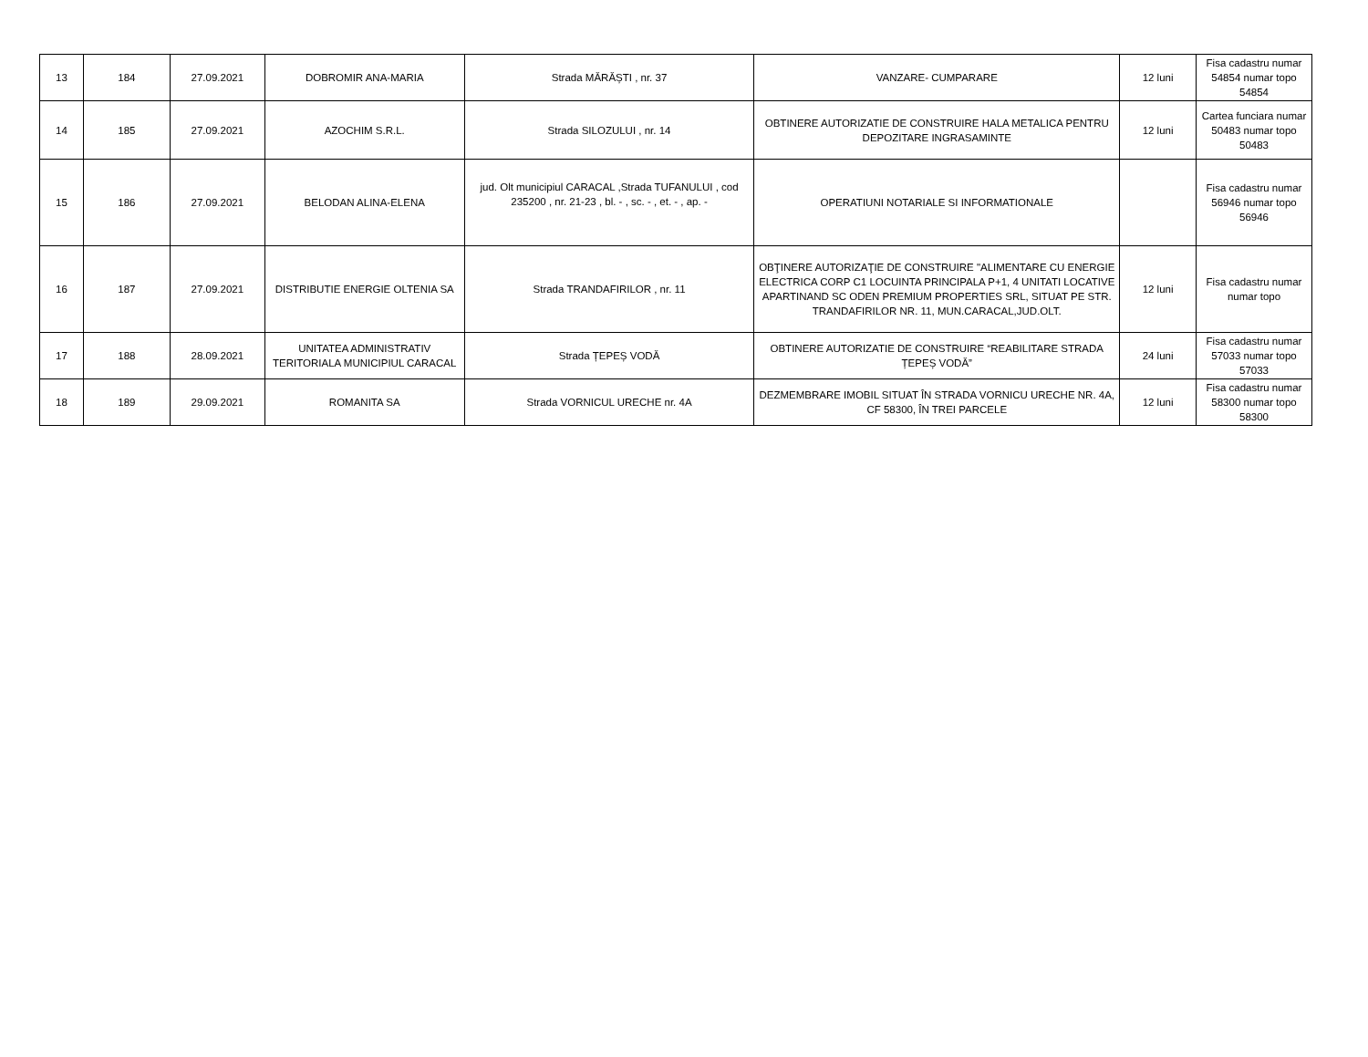| 13 | 184 | 27.09.2021 | DOBROMIR ANA-MARIA | Strada MĂRĂȘTI , nr. 37 | VANZARE- CUMPARARE | 12 luni | Fisa cadastru numar 54854 numar topo 54854 |
| 14 | 185 | 27.09.2021 | AZOCHIM S.R.L. | Strada SILOZULUI , nr. 14 | OBTINERE AUTORIZATIE DE CONSTRUIRE HALA METALICA PENTRU DEPOZITARE INGRASAMINTE | 12 luni | Cartea funciara numar 50483 numar topo 50483 |
| 15 | 186 | 27.09.2021 | BELODAN ALINA-ELENA | jud. Olt municipiul CARACAL ,Strada TUFANULUI , cod 235200 , nr. 21-23 , bl. - , sc. - , et. - , ap. - | OPERATIUNI NOTARIALE SI INFORMATIONALE | | Fisa cadastru numar 56946 numar topo 56946 |
| 16 | 187 | 27.09.2021 | DISTRIBUTIE ENERGIE OLTENIA SA | Strada TRANDAFIRILOR , nr. 11 | OBŢINERE AUTORIZAŢIE DE CONSTRUIRE "ALIMENTARE CU ENERGIE ELECTRICA CORP C1 LOCUINTA PRINCIPALA P+1, 4 UNITATI LOCATIVE APARTINAND SC ODEN PREMIUM PROPERTIES SRL, SITUAT PE STR. TRANDAFIRILOR NR. 11, MUN.CARACAL,JUD.OLT. | 12 luni | Fisa cadastru numar numar topo |
| 17 | 188 | 28.09.2021 | UNITATEA ADMINISTRATIV TERITORIALA MUNICIPIUL CARACAL | Strada ȚEPEȘ VODĂ | OBTINERE AUTORIZATIE DE CONSTRUIRE “REABILITARE STRADA ȚEPEȘ VODĂ” | 24 luni | Fisa cadastru numar 57033 numar topo 57033 |
| 18 | 189 | 29.09.2021 | ROMANITA SA | Strada VORNICUL URECHE nr. 4A | DEZMEMBRARE IMOBIL SITUAT ÎN STRADA VORNICU URECHE NR. 4A, CF 58300, ÎN TREI PARCELE | 12 luni | Fisa cadastru numar 58300 numar topo 58300 |